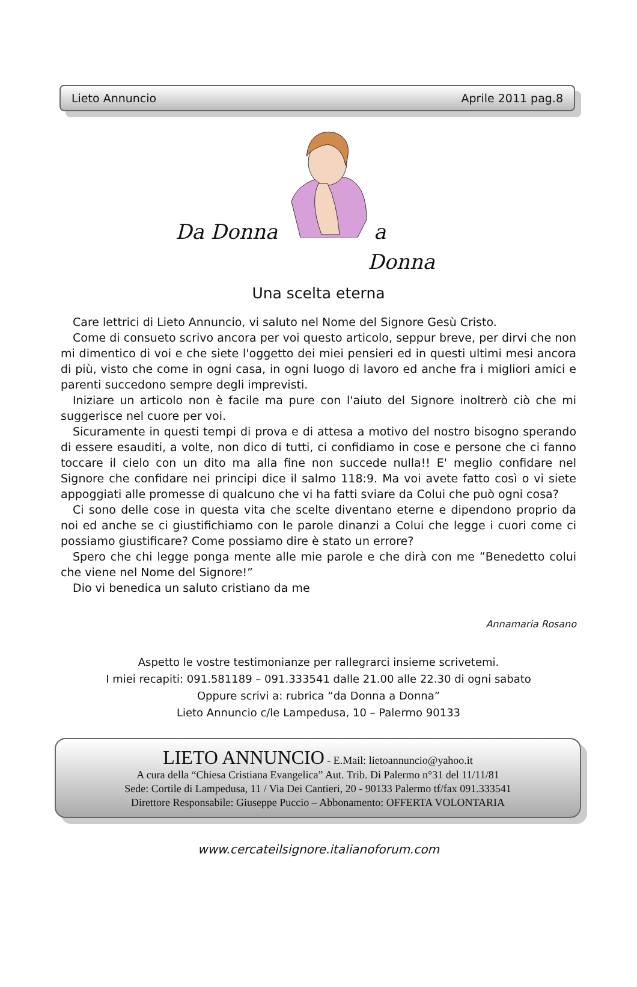Lieto Annuncio Aprile 2011 pag.8
Da Donna a
Donna
Una scelta eterna
Care lettrici di Lieto Annuncio, vi saluto nel Nome del Signore Gesù Cristo.
Come di consueto scrivo ancora per voi questo articolo, seppur breve, per dirvi che non mi dimentico di voi e che siete l'oggetto dei miei pensieri ed in questi ultimi mesi ancora di più, visto che come in ogni casa, in ogni luogo di lavoro ed anche fra i migliori amici e parenti succedono sempre degli imprevisti.
Iniziare un articolo non è facile ma pure con l'aiuto del Signore inoltrerò ciò che mi suggerisce nel cuore per voi.
Sicuramente in questi tempi di prova e di attesa a motivo del nostro bisogno sperando di essere esauditi, a volte, non dico di tutti, ci confidiamo in cose e persone che ci fanno toccare il cielo con un dito ma alla fine non succede nulla!! E' meglio confidare nel Signore che confidare nei principi dice il salmo 118:9. Ma voi avete fatto così o vi siete appoggiati alle promesse di qualcuno che vi ha fatti sviare da Colui che può ogni cosa?
Ci sono delle cose in questa vita che scelte diventano eterne e dipendono proprio da noi ed anche se ci giustifichiamo con le parole dinanzi a Colui che legge i cuori come ci possiamo giustificare? Come possiamo dire è stato un errore?
Spero che chi legge ponga mente alle mie parole e che dirà con me ”Benedetto colui che viene nel Nome del Signore!”
Dio vi benedica un saluto cristiano da me
Annamaria Rosano
Aspetto le vostre testimonianze per rallegrarci insieme scrivetemi.
I miei recapiti: 091.581189 – 091.333541 dalle 21.00 alle 22.30 di ogni sabato
Oppure scrivi a: rubrica “da Donna a Donna”
Lieto Annuncio c/le Lampedusa, 10 – Palermo 90133
LIETO ANNUNCIO - E.Mail: lietoannuncio@yahoo.it
A cura della “Chiesa Cristiana Evangelica” Aut. Trib. Di Palermo n°31 del 11/11/81
Sede: Cortile di Lampedusa, 11 / Via Dei Cantieri, 20 - 90133 Palermo tf/fax 091.333541
Direttore Responsabile: Giuseppe Puccio – Abbonamento: OFFERTA VOLONTARIA
www.cercateilsignore.italianoforum.com